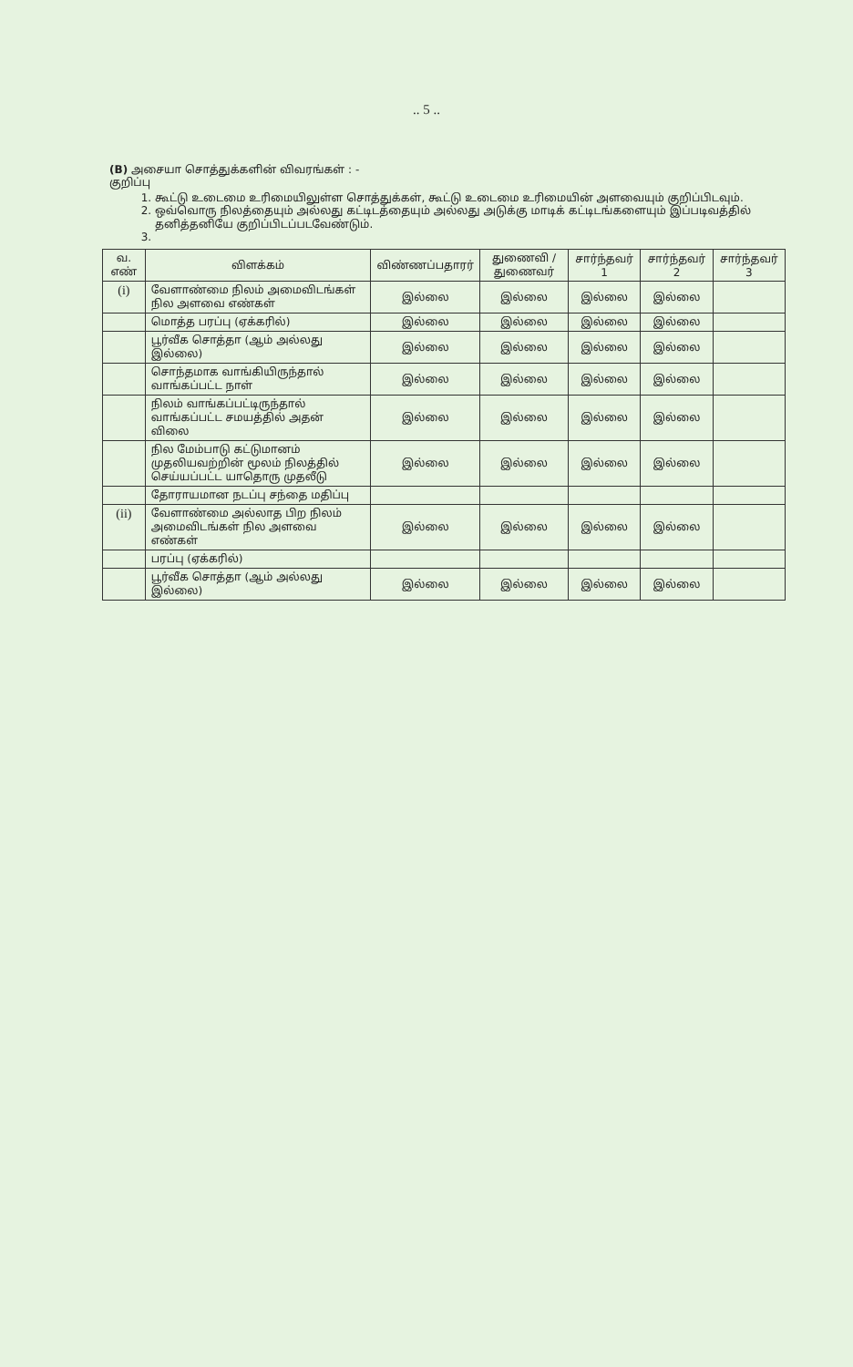.. 5 ..
(B) அசையா சொத்துக்களின் விவரங்கள் : -
குறிப்பு
1. கூட்டு உடைமை உரிமையிலுள்ள சொத்துக்கள், கூட்டு உடைமை உரிமையின் அளவையும் குறிப்பிடவும்.
2. ஒவ்வொரு நிலத்தையும் அல்லது கட்டிடத்தையும் அல்லது அடுக்கு மாடிக் கட்டிடங்களையும் இப்படிவத்தில் தனித்தனியே குறிப்பிடப்படவேண்டும்.
| வ. எண் | விளக்கம் | விண்ணப்பதாரர் | துணைவி / துணைவர் | சார்ந்தவர் 1 | சார்ந்தவர் 2 | சார்ந்தவர் 3 |
| --- | --- | --- | --- | --- | --- | --- |
| (i) | வேளாண்மை நிலம் அமைவிடங்கள் நில அளவை எண்கள் | இல்லை | இல்லை | இல்லை | இல்லை | |
| | மொத்த பரப்பு (ஏக்கரில்) | இல்லை | இல்லை | இல்லை | இல்லை | |
| | பூர்வீக சொத்தா (ஆம் அல்லது இல்லை) | இல்லை | இல்லை | இல்லை | இல்லை | |
| | சொந்தமாக வாங்கியிருந்தால் வாங்கப்பட்ட நாள் | இல்லை | இல்லை | இல்லை | இல்லை | |
| | நிலம் வாங்கப்பட்டிருந்தால் வாங்கப்பட்ட சமயத்தில் அதன் விலை | இல்லை | இல்லை | இல்லை | இல்லை | |
| | நில மேம்பாடு கட்டுமானம் முதலியவற்றின் மூலம் நிலத்தில் செய்யப்பட்ட யாதொரு முதலீடு | இல்லை | இல்லை | இல்லை | இல்லை | |
| | தோராயமான நடப்பு சந்தை மதிப்பு | | | | | |
| (ii) | வேளாண்மை அல்லாத பிற நிலம் அமைவிடங்கள் நில அளவை எண்கள் | இல்லை | இல்லை | இல்லை | இல்லை | |
| | பரப்பு (ஏக்கரில்) | | | | | |
| | பூர்வீக சொத்தா (ஆம் அல்லது இல்லை) | இல்லை | இல்லை | இல்லை | இல்லை | |